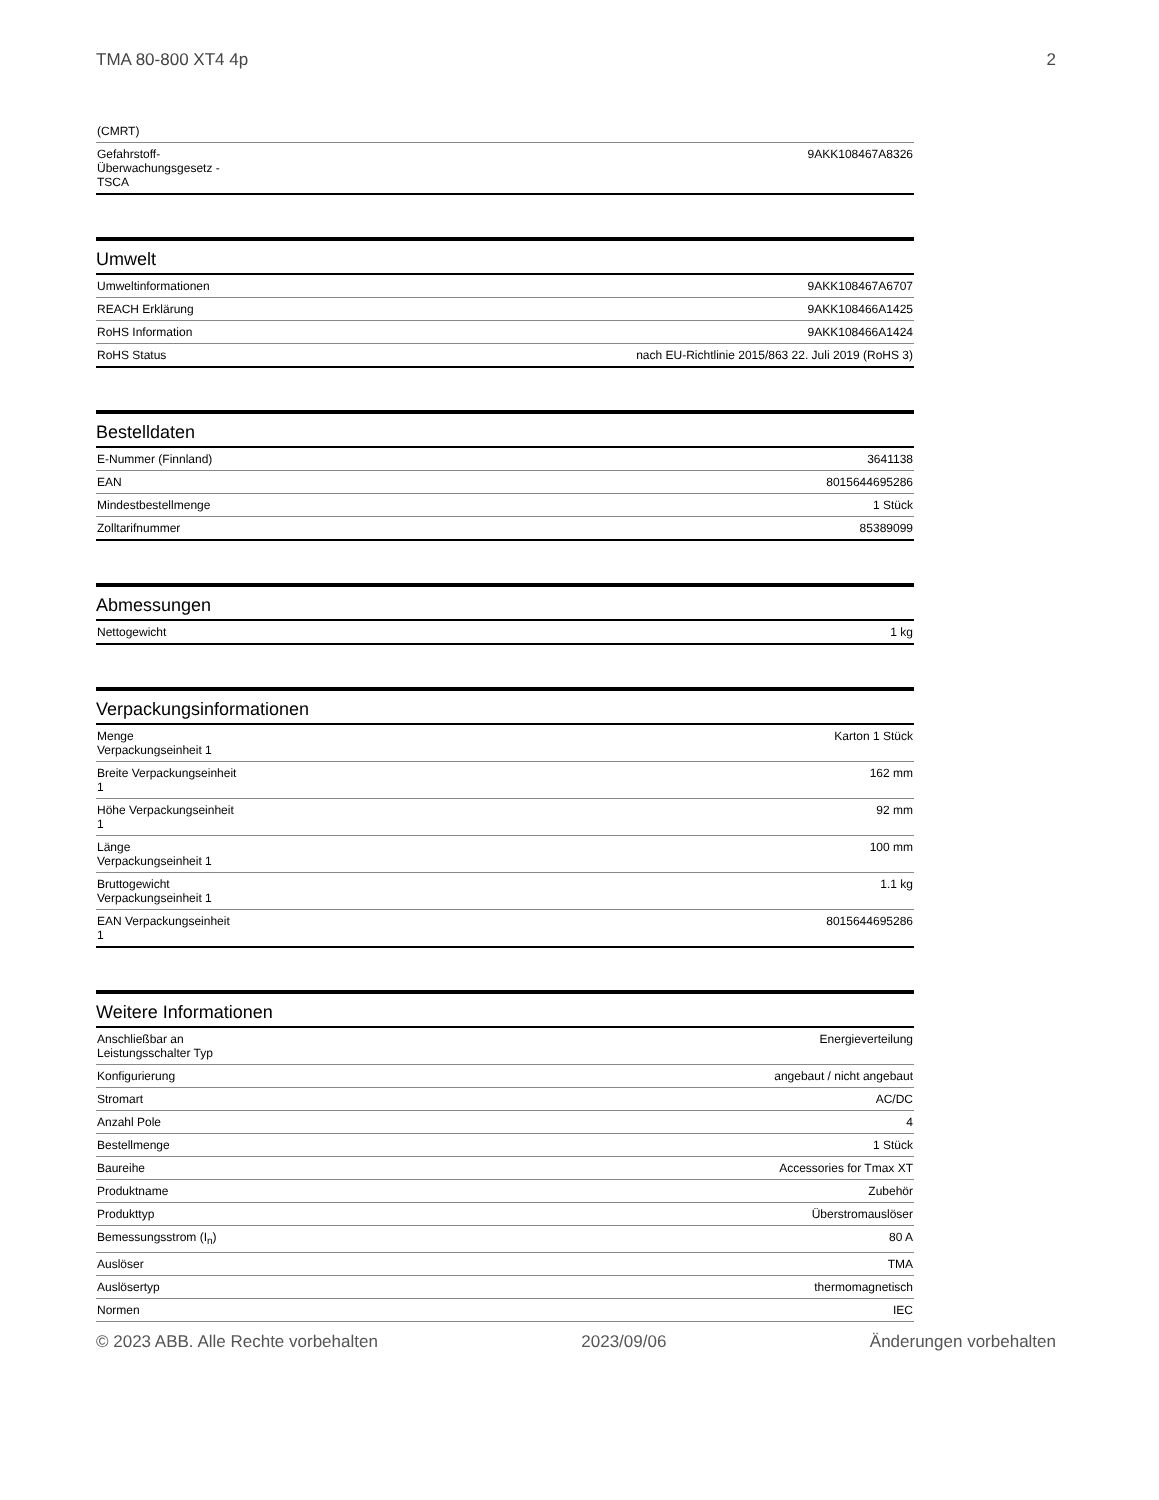TMA 80-800 XT4 4p 2
| (CMRT) | |
| Gefahrstoff- Überwachungsgesetz - TSCA | 9AKK108467A8326 |
Umwelt
| Umweltinformationen | 9AKK108467A6707 |
| REACH Erklärung | 9AKK108466A1425 |
| RoHS Information | 9AKK108466A1424 |
| RoHS Status | nach EU-Richtlinie 2015/863 22. Juli 2019 (RoHS 3) |
Bestelldaten
| E-Nummer (Finnland) | 3641138 |
| EAN | 8015644695286 |
| Mindestbestellmenge | 1 Stück |
| Zolltarifnummer | 85389099 |
Abmessungen
| Nettogewicht | 1 kg |
Verpackungsinformationen
| Menge Verpackungseinheit 1 | Karton 1 Stück |
| Breite Verpackungseinheit 1 | 162 mm |
| Höhe Verpackungseinheit 1 | 92 mm |
| Länge Verpackungseinheit 1 | 100 mm |
| Bruttogewicht Verpackungseinheit 1 | 1.1 kg |
| EAN Verpackungseinheit 1 | 8015644695286 |
Weitere Informationen
| Anschließbar an Leistungsschalter Typ | Energieverteilung |
| Konfigurierung | angebaut / nicht angebaut |
| Stromart | AC/DC |
| Anzahl Pole | 4 |
| Bestellmenge | 1 Stück |
| Baureihe | Accessories for Tmax XT |
| Produktname | Zubehör |
| Produkttyp | Überstromauslöser |
| Bemessungsstrom (I<sub>n</sub>) | 80 A |
| Auslöser | TMA |
| Auslösertyp | thermomagnetisch |
| Normen | IEC |
© 2023 ABB. Alle Rechte vorbehalten 2023/09/06 Änderungen vorbehalten